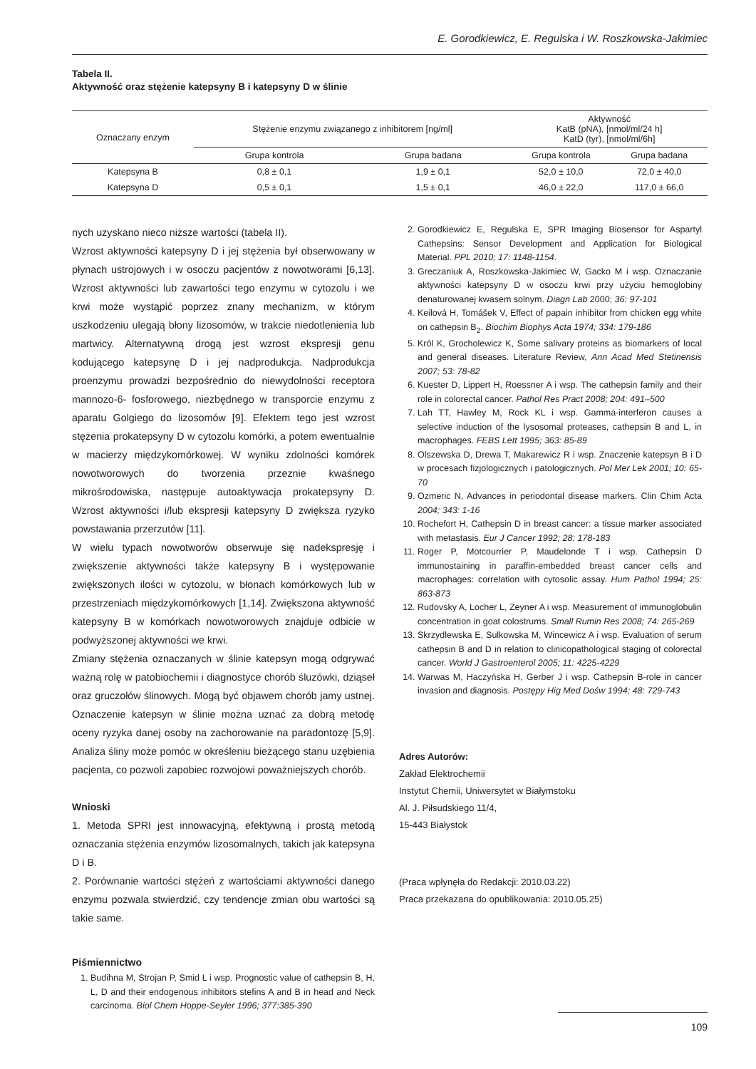E. Gorodkiewicz, E. Regulska i W. Roszkowska-Jakimiec
Tabela II.
Aktywność oraz stężenie katepsyny B i katepsyny D w ślinie
| Oznaczany enzym | Stężenie enzymu związanego z inhibitorem [ng/ml] | | Aktywność KatB (pNA), [nmol/ml/24 h] KatD (tyr), [nmol/ml/6h] | |
| --- | --- | --- | --- | --- |
| | Grupa kontrola | Grupa badana | Grupa kontrola | Grupa badana |
| Katepsyna B | 0,8 ± 0,1 | 1,9 ± 0,1 | 52,0 ± 10,0 | 72,0 ± 40,0 |
| Katepsyna D | 0,5 ± 0,1 | 1,5 ± 0,1 | 46,0 ± 22,0 | 117,0 ± 66,0 |
nych uzyskano nieco niższe wartości (tabela II).
Wzrost aktywności katepsyny D i jej stężenia był obserwowany w płynach ustrojowych i w osoczu pacjentów z nowotworami [6,13]. Wzrost aktywności lub zawartości tego enzymu w cytozolu i we krwi może wystąpić poprzez znany mechanizm, w którym uszkodzeniu ulegają błony lizosomów, w trakcie niedotlenienia lub martwicy. Alternatywną drogą jest wzrost ekspresji genu kodującego katepsynę D i jej nadprodukcja. Nadprodukcja proenzymu prowadzi bezpośrednio do niewydolności receptora mannozo-6- fosforowego, niezbędnego w transporcie enzymu z aparatu Golgiego do lizosomów [9]. Efektem tego jest wzrost stężenia prokatepsyny D w cytozolu komórki, a potem ewentualnie w macierzy międzykomórkowej. W wyniku zdolności komórek nowotworowych do tworzenia przeznie kwaśnego mikrośrodowiska, następuje autoaktywacja prokatepsyny D. Wzrost aktywności i/lub ekspresji katepsyny D zwiększa ryzyko powstawania przerzutów [11].
W wielu typach nowotworów obserwuje się nadekspresję i zwiększenie aktywności także katepsyny B i występowanie zwiększonych ilości w cytozolu, w błonach komórkowych lub w przestrzeniach międzykomórkowych [1,14]. Zwiększona aktywność katepsyny B w komórkach nowotworowych znajduje odbicie w podwyższonej aktywności we krwi.
Zmiany stężenia oznaczanych w ślinie katepsyn mogą odgrywać ważną rolę w patobiochemii i diagnostyce chorób śluzówki, dziąseł oraz gruczołów ślinowych. Mogą być objawem chorób jamy ustnej. Oznaczenie katepsyn w ślinie można uznać za dobrą metodę oceny ryzyka danej osoby na zachorowanie na paradontozę [5,9]. Analiza śliny może pomóc w określeniu bieżącego stanu uzębienia pacjenta, co pozwoli zapobiec rozwojowi poważniejszych chorób.
Wnioski
1. Metoda SPRI jest innowacyjną, efektywną i prostą metodą oznaczania stężenia enzymów lizosomalnych, takich jak katepsyna D i B.
2. Porównanie wartości stężeń z wartościami aktywności danego enzymu pozwala stwierdzić, czy tendencje zmian obu wartości są takie same.
Piśmiennictwo
1. Budihna M, Strojan P, Smid L i wsp. Prognostic value of cathepsin B, H, L, D and their endogenous inhibitors stefins A and B in head and Neck carcinoma. Biol Chem Hoppe-Seyler 1996; 377:385-390
2. Gorodkiewicz E, Regulska E, SPR Imaging Biosensor for Aspartyl Cathepsins: Sensor Development and Application for Biological Material. PPL 2010; 17: 1148-1154.
3. Greczaniuk A, Roszkowska-Jakimiec W, Gacko M i wsp. Oznaczanie aktywności katepsyny D w osoczu krwi przy użyciu hemoglobiny denaturowanej kwasem solnym. Diagn Lab 2000; 36: 97-101
4. Keilová H, Tomášek V, Effect of papain inhibitor from chicken egg white on cathepsin B<sub>2</sub>. Biochim Biophys Acta 1974; 334: 179-186
5. Król K, Grocholewicz K, Some salivary proteins as biomarkers of local and general diseases. Literature Review, Ann Acad Med Stetinensis 2007; 53: 78-82
6. Kuester D, Lippert H, Roessner A i wsp. The cathepsin family and their role in colorectal cancer. Pathol Res Pract 2008; 204: 491–500
7. Lah TT, Hawley M, Rock KL i wsp. Gamma-interferon causes a selective induction of the lysosomal proteases, cathepsin B and L, in macrophages. FEBS Lett 1995; 363: 85-89
8. Olszewska D, Drewa T, Makarewicz R i wsp. Znaczenie katepsyn B i D w procesach fizjologicznych i patologicznych. Pol Mer Lek 2001; 10: 65-70
9. Ozmeric N, Advances in periodontal disease markers. Clin Chim Acta 2004; 343: 1-16
10. Rochefort H, Cathepsin D in breast cancer: a tissue marker associated with metastasis. Eur J Cancer 1992; 28: 178-183
11. Roger P, Motcourrier P, Maudelonde T i wsp. Cathepsin D immunostaining in paraffin-embedded breast cancer cells and macrophages: correlation with cytosolic assay. Hum Pathol 1994; 25: 863-873
12. Rudovsky A, Locher L, Zeyner A i wsp. Measurement of immunoglobulin concentration in goat colostrums. Small Rumin Res 2008; 74: 265-269
13. Skrzydlewska E, Sulkowska M, Wincewicz A i wsp. Evaluation of serum cathepsin B and D in relation to clinicopathological staging of colorectal cancer. World J Gastroenterol 2005; 11: 4225-4229
14. Warwas M, Haczyńska H, Gerber J i wsp. Cathepsin B-role in cancer invasion and diagnosis. Postępy Hig Med Dośw 1994; 48: 729-743
Adres Autorów:
Zakład Elektrochemii
Instytut Chemii, Uniwersytet w Białymstoku
Al. J. Piłsudskiego 11/4,
15-443 Białystok
(Praca wpłynęła do Redakcji: 2010.03.22)
Praca przekazana do opublikowania: 2010.05.25)
109